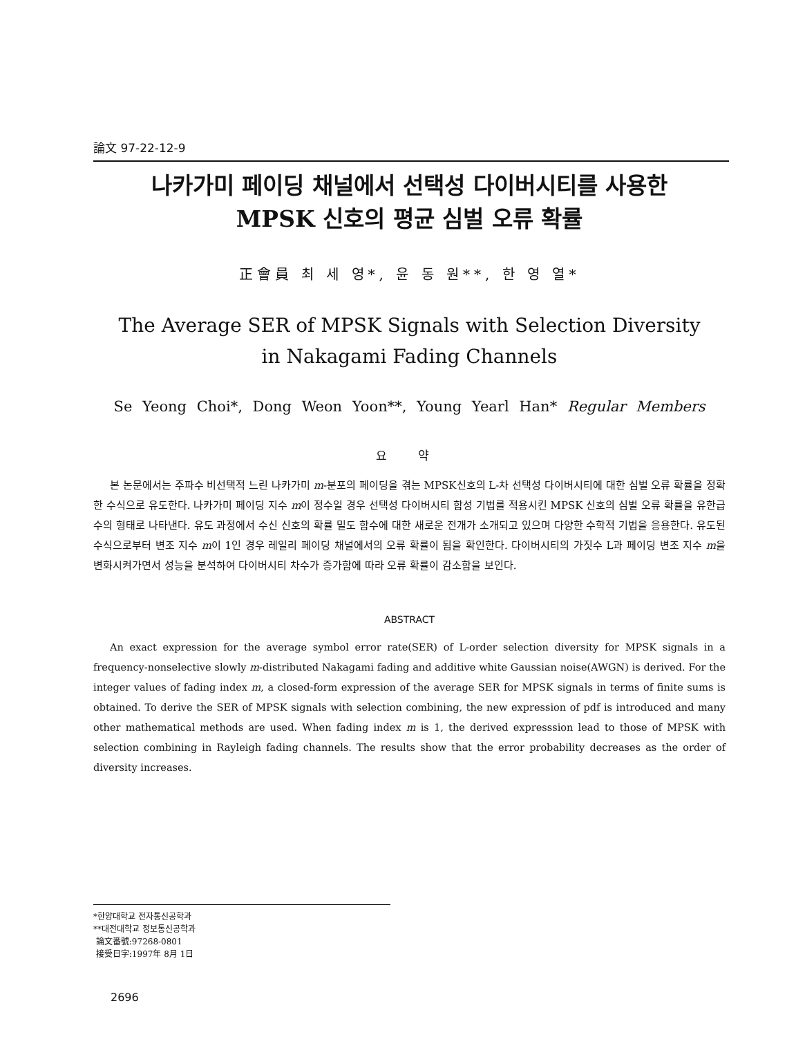論文 97-22-12-9
나카가미 페이딩 채널에서 선택성 다이버시티를 사용한
MPSK 신호의 평균 심벌 오류 확률
正會員 최 세 영*, 윤 동 원**, 한 영 열*
The Average SER of MPSK Signals with Selection Diversity
in Nakagami Fading Channels
Se Yeong Choi*, Dong Weon Yoon**, Young Yearl Han* Regular Members
요 약
본 논문에서는 주파수 비선택적 느린 나카가미 m-분포의 페이딩을 겪는 MPSK신호의 L-차 선택성 다이버시티에 대한 심벌 오류 확률을 정확한 수식으로 유도한다. 나카가미 페이딩 지수 m이 정수일 경우 선택성 다이버시티 합성 기법를 적용시킨 MPSK 신호의 심벌 오류 확률을 유한급수의 형태로 나타낸다. 유도 과정에서 수신 신호의 확률 밀도 함수에 대한 새로운 전개가 소개되고 있으며 다양한 수학적 기법을 응용한다. 유도된 수식으로부터 변조 지수 m이 1인 경우 레일리 페이딩 채널에서의 오류 확률이 됨을 확인한다. 다이버시티의 가짓수 L과 페이딩 변조 지수 m을 변화시켜가면서 성능을 분석하여 다이버시티 차수가 증가함에 따라 오류 확률이 감소함을 보인다.
ABSTRACT
An exact expression for the average symbol error rate(SER) of L-order selection diversity for MPSK signals in a frequency-nonselective slowly m-distributed Nakagami fading and additive white Gaussian noise(AWGN) is derived. For the integer values of fading index m, a closed-form expression of the average SER for MPSK signals in terms of finite sums is obtained. To derive the SER of MPSK signals with selection combining, the new expression of pdf is introduced and many other mathematical methods are used. When fading index m is 1, the derived expresssion lead to those of MPSK with selection combining in Rayleigh fading channels. The results show that the error probability decreases as the order of diversity increases.
*한양대학교 전자통신공학과
**대전대학교 정보통신공학과
論文番號:97268-0801
接受日字:1997年 8月 1日
2696